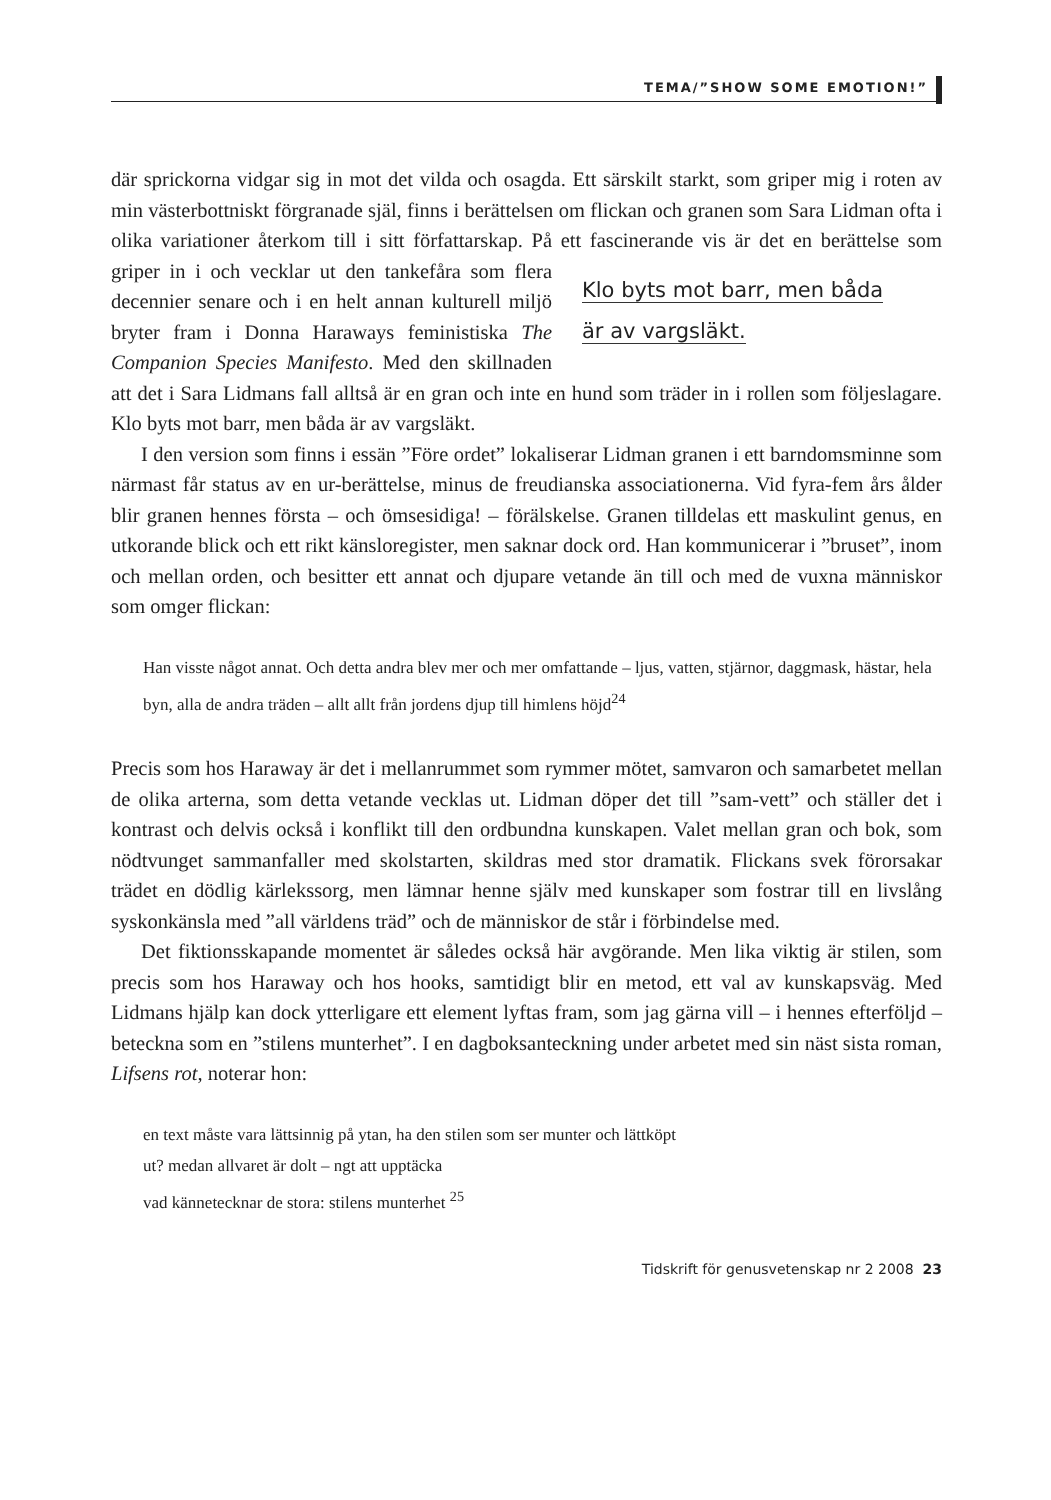TEMA/”SHOW SOME EMOTION!”
där sprickorna vidgar sig in mot det vilda och osagda. Ett särskilt starkt, som griper mig i roten av min västerbottniskt förgranade själ, finns i berättelsen om flickan och granen som Sara Lidman ofta i olika variationer återkom till i sitt författarskap. På ett fascinerande vis är det en berättelse som griper in i och Klo byts mot barr, men båda
är av vargsläkt. vecklar ut den tankefåra som flera decennier senare och i en helt annan kulturell miljö bryter fram i Donna Haraways feministiska The Companion Species Manifesto. Med den skillnaden att det i Sara Lidmans fall alltså är en gran och inte en hund som träder in i rollen som följeslagare. Klo byts mot barr, men båda är av vargsläkt.
I den version som finns i essän ”Före ordet” lokaliserar Lidman granen i ett barndomsminne som närmast får status av en ur-berättelse, minus de freudianska associationerna. Vid fyra-fem års ålder blir granen hennes första – och ömsesidiga! – förälskelse. Granen tilldelas ett maskulint genus, en utkorande blick och ett rikt känsloregister, men saknar dock ord. Han kommunicerar i ”bruset”, inom och mellan orden, och besitter ett annat och djupare vetande än till och med de vuxna människor som omger flickan:
Han visste något annat. Och detta andra blev mer och mer omfattande – ljus, vatten, stjärnor, daggmask, hästar, hela byn, alla de andra träden – allt allt från jordens djup till himlens höjd<sup>24</sup>
Precis som hos Haraway är det i mellanrummet som rymmer mötet, samvaron och samarbetet mellan de olika arterna, som detta vetande vecklas ut. Lidman döper det till ”sam-vett” och ställer det i kontrast och delvis också i konflikt till den ordbundna kunskapen. Valet mellan gran och bok, som nödtvunget sammanfaller med skolstarten, skildras med stor dramatik. Flickans svek förorsakar trädet en dödlig kärlekssorg, men lämnar henne själv med kunskaper som fostrar till en livslång syskonkänsla med ”all världens träd” och de människor de står i förbindelse med.
Det fiktionsskapande momentet är således också här avgörande. Men lika viktig är stilen, som precis som hos Haraway och hos hooks, samtidigt blir en metod, ett val av kunskapsväg. Med Lidmans hjälp kan dock ytterligare ett element lyftas fram, som jag gärna vill – i hennes efterföljd – beteckna som en ”stilens munterhet”. I en dagboksanteckning under arbetet med sin näst sista roman, Lifsens rot, noterar hon:
en text måste vara lättsinnig på ytan, ha den stilen som ser munter och lättköpt
ut? medan allvaret är dolt – ngt att upptäcka
vad kännetecknar de stora: stilens munterhet <sup>25</sup>
Tidskrift för genusvetenskap nr 2 2008 23